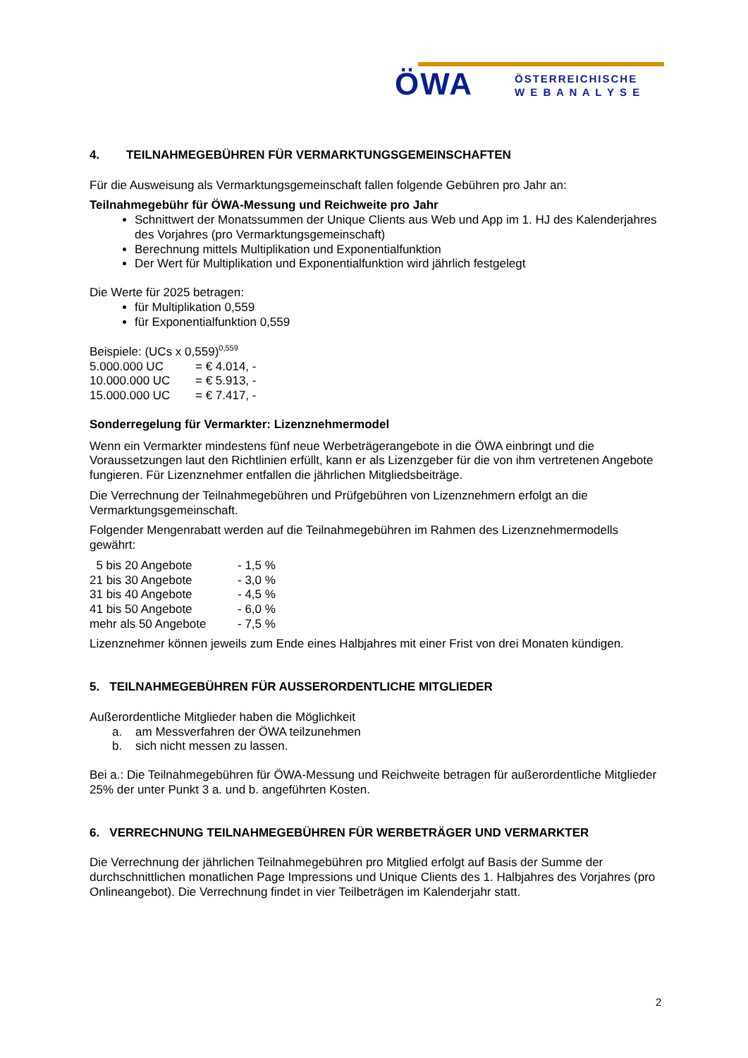ÖWA
ÖSTERREICHISCHE
W E B A N A L Y S E
4. TEILNAHMEGEBÜHREN FÜR VERMARKTUNGSGEMEINSCHAFTEN
Für die Ausweisung als Vermarktungsgemeinschaft fallen folgende Gebühren pro Jahr an:
Teilnahmegebühr für ÖWA-Messung und Reichweite pro Jahr
Schnittwert der Monatssummen der Unique Clients aus Web und App im 1. HJ des Kalenderjahres des Vorjahres (pro Vermarktungsgemeinschaft)
Berechnung mittels Multiplikation und Exponentialfunktion
Der Wert für Multiplikation und Exponentialfunktion wird jährlich festgelegt
Die Werte für 2025 betragen:
für Multiplikation 0,559
für Exponentialfunktion 0,559
Beispiele: (UCs x 0,559)<sup>0,559</sup>
| 5.000.000 UC | = € 4.014, - |
| 10.000.000 UC | = € 5.913, - |
| 15.000.000 UC | = € 7.417, - |
Sonderregelung für Vermarkter: Lizenznehmermodel
Wenn ein Vermarkter mindestens fünf neue Werbeträgerangebote in die ÖWA einbringt und die Voraussetzungen laut den Richtlinien erfüllt, kann er als Lizenzgeber für die von ihm vertretenen Angebote fungieren. Für Lizenznehmer entfallen die jährlichen Mitgliedsbeiträge.
Die Verrechnung der Teilnahmegebühren und Prüfgebühren von Lizenznehmern erfolgt an die Vermarktungsgemeinschaft.
Folgender Mengenrabatt werden auf die Teilnahmegebühren im Rahmen des Lizenznehmermodells gewährt:
| 5 bis 20 Angebote | - 1,5 % |
| 21 bis 30 Angebote | - 3,0 % |
| 31 bis 40 Angebote | - 4,5 % |
| 41 bis 50 Angebote | - 6,0 % |
| mehr als 50 Angebote | - 7,5 % |
Lizenznehmer können jeweils zum Ende eines Halbjahres mit einer Frist von drei Monaten kündigen.
5. TEILNAHMEGEBÜHREN FÜR AUSSERORDENTLICHE MITGLIEDER
Außerordentliche Mitglieder haben die Möglichkeit
a. am Messverfahren der ÖWA teilzunehmen
b. sich nicht messen zu lassen.
Bei a.: Die Teilnahmegebühren für ÖWA-Messung und Reichweite betragen für außerordentliche Mitglieder 25% der unter Punkt 3 a. und b. angeführten Kosten.
6. VERRECHNUNG TEILNAHMEGEBÜHREN FÜR WERBETRÄGER UND VERMARKTER
Die Verrechnung der jährlichen Teilnahmegebühren pro Mitglied erfolgt auf Basis der Summe der durchschnittlichen monatlichen Page Impressions und Unique Clients des 1. Halbjahres des Vorjahres (pro Onlineangebot). Die Verrechnung findet in vier Teilbeträgen im Kalenderjahr statt.
2